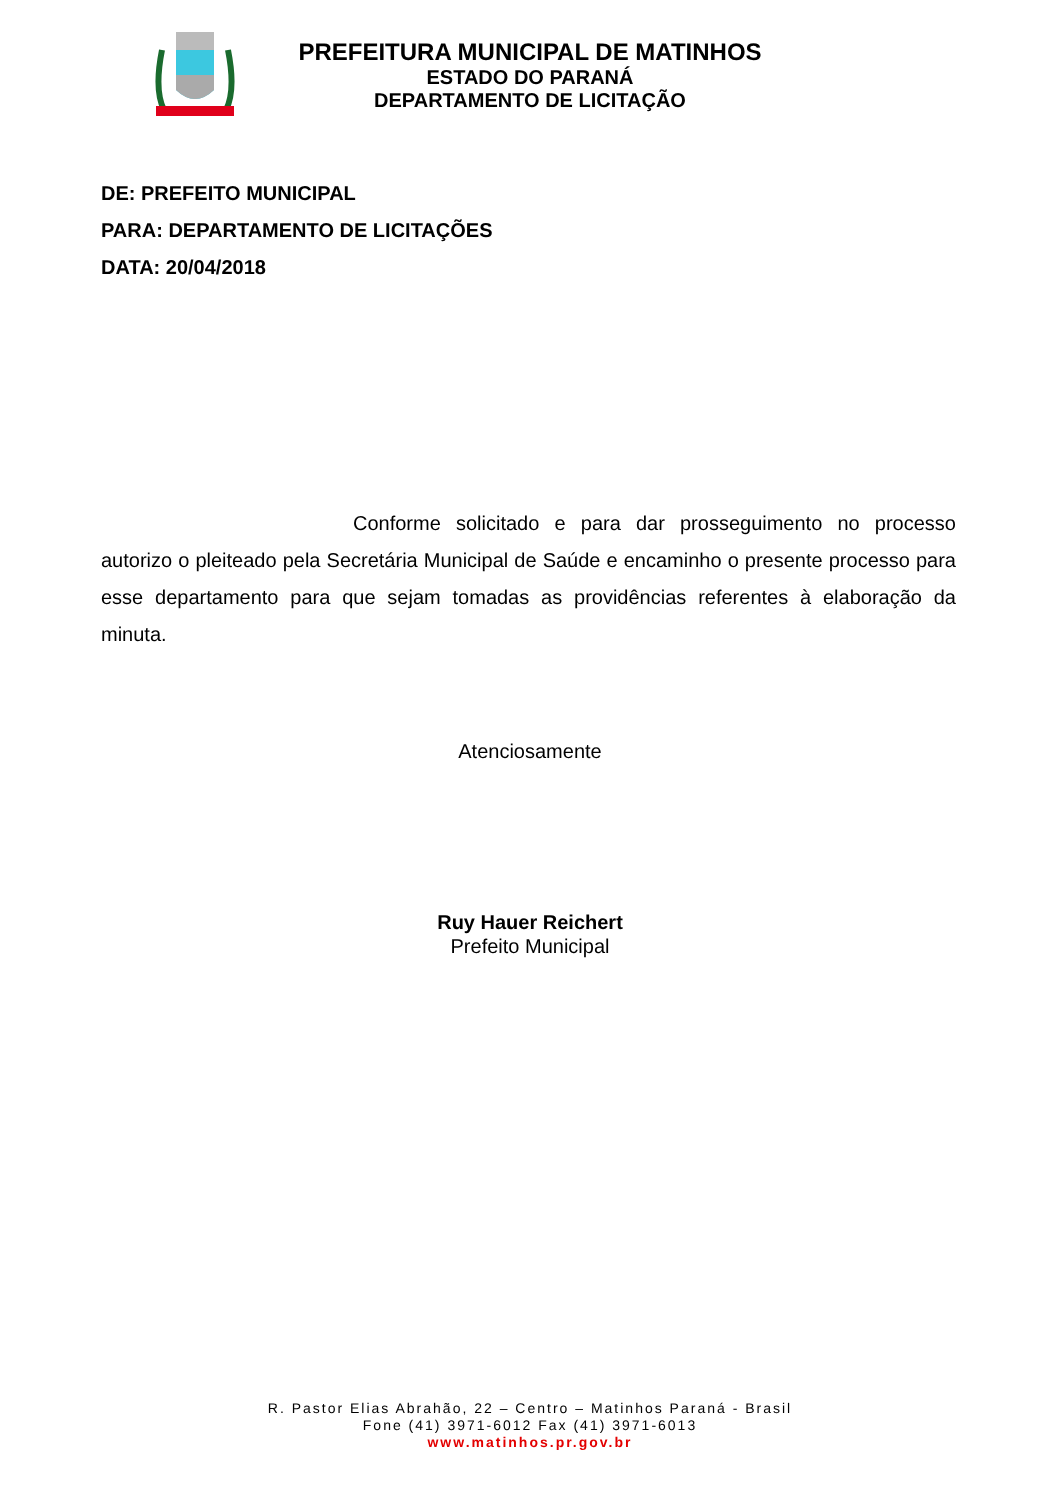PREFEITURA MUNICIPAL DE MATINHOS
ESTADO DO PARANÁ
DEPARTAMENTO DE LICITAÇÃO
DE: PREFEITO MUNICIPAL
PARA: DEPARTAMENTO DE LICITAÇÕES
DATA: 20/04/2018
Conforme solicitado e para dar prosseguimento no processo autorizo o pleiteado pela Secretária Municipal de Saúde e encaminho o presente processo para esse departamento para que sejam tomadas as providências referentes à elaboração da minuta.
Atenciosamente
Ruy Hauer Reichert
Prefeito Municipal
R. Pastor Elias Abrahão, 22 – Centro – Matinhos Paraná - Brasil
Fone (41) 3971-6012 Fax (41) 3971-6013
www.matinhos.pr.gov.br